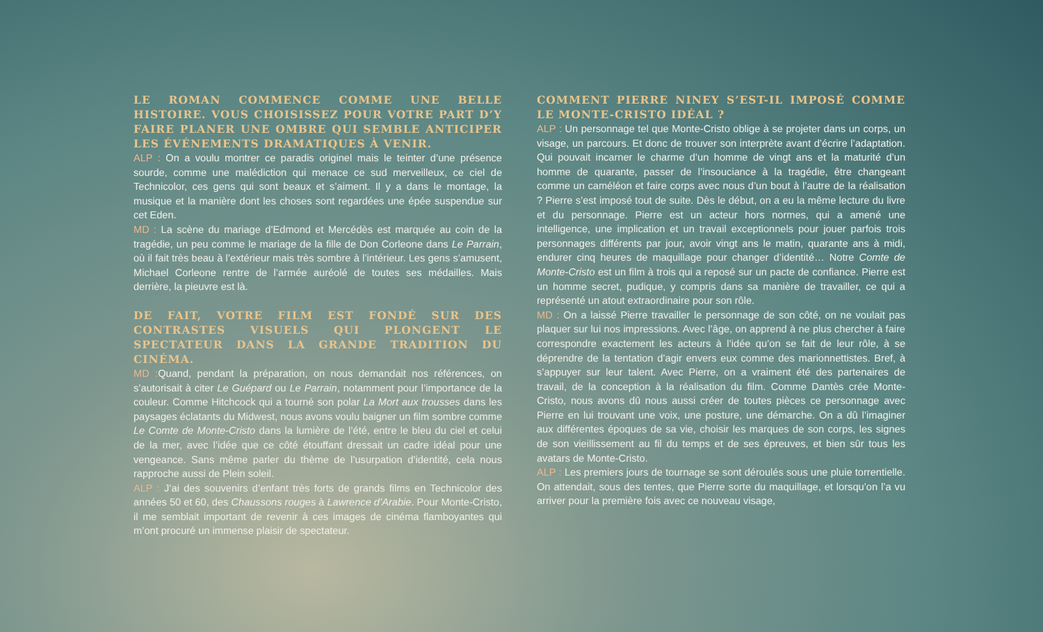LE ROMAN COMMENCE COMME UNE BELLE HISTOIRE. VOUS CHOISISSEZ POUR VOTRE PART D’Y FAIRE PLANER UNE OMBRE QUI SEMBLE ANTICIPER LES ÉVÉNEMENTS DRAMATIQUES À VENIR.
ALP : On a voulu montrer ce paradis originel mais le teinter d’une présence sourde, comme une malédiction qui menace ce sud merveilleux, ce ciel de Technicolor, ces gens qui sont beaux et s’aiment. Il y a dans le montage, la musique et la manière dont les choses sont regardées une épée suspendue sur cet Eden.
MD : La scène du mariage d’Edmond et Mercédès est marquée au coin de la tragédie, un peu comme le mariage de la fille de Don Corleone dans Le Parrain, où il fait très beau à l’extérieur mais très sombre à l’intérieur. Les gens s’amusent, Michael Corleone rentre de l’armée auréolé de toutes ses médailles. Mais derrière, la pieuvre est là.
DE FAIT, VOTRE FILM EST FONDÉ SUR DES CONTRASTES VISUELS QUI PLONGENT LE SPECTATEUR DANS LA GRANDE TRADITION DU CINÉMA.
MD : Quand, pendant la préparation, on nous demandait nos références, on s’autorisait à citer Le Guépard ou Le Parrain, notamment pour l’importance de la couleur. Comme Hitchcock qui a tourné son polar La Mort aux trousses dans les paysages éclatants du Midwest, nous avons voulu baigner un film sombre comme Le Comte de Monte-Cristo dans la lumière de l’été, entre le bleu du ciel et celui de la mer, avec l’idée que ce côté étouffant dressait un cadre idéal pour une vengeance. Sans même parler du thème de l’usurpation d’identité, cela nous rapproche aussi de Plein soleil.
ALP : J’ai des souvenirs d’enfant très forts de grands films en Technicolor des années 50 et 60, des Chaussons rouges à Lawrence d’Arabie. Pour Monte-Cristo, il me semblait important de revenir à ces images de cinéma flamboyantes qui m’ont procuré un immense plaisir de spectateur.
COMMENT PIERRE NINEY S’EST-IL IMPOSÉ COMME LE MONTE-CRISTO IDÉAL ?
ALP : Un personnage tel que Monte-Cristo oblige à se projeter dans un corps, un visage, un parcours. Et donc de trouver son interprète avant d’écrire l’adaptation. Qui pouvait incarner le charme d’un homme de vingt ans et la maturité d’un homme de quarante, passer de l’insouciance à la tragédie, être changeant comme un caméléon et faire corps avec nous d’un bout à l’autre de la réalisation ? Pierre s’est imposé tout de suite. Dès le début, on a eu la même lecture du livre et du personnage. Pierre est un acteur hors normes, qui a amené une intelligence, une implication et un travail exceptionnels pour jouer parfois trois personnages différents par jour, avoir vingt ans le matin, quarante ans à midi, endurer cinq heures de maquillage pour changer d’identité… Notre Comte de Monte-Cristo est un film à trois qui a reposé sur un pacte de confiance. Pierre est un homme secret, pudique, y compris dans sa manière de travailler, ce qui a représenté un atout extraordinaire pour son rôle.
MD : On a laissé Pierre travailler le personnage de son côté, on ne voulait pas plaquer sur lui nos impressions. Avec l’âge, on apprend à ne plus chercher à faire correspondre exactement les acteurs à l’idée qu’on se fait de leur rôle, à se déprendre de la tentation d’agir envers eux comme des marionnettistes. Bref, à s’appuyer sur leur talent. Avec Pierre, on a vraiment été des partenaires de travail, de la conception à la réalisation du film. Comme Dantès crée Monte-Cristo, nous avons dû nous aussi créer de toutes pièces ce personnage avec Pierre en lui trouvant une voix, une posture, une démarche. On a dû l’imaginer aux différentes époques de sa vie, choisir les marques de son corps, les signes de son vieillissement au fil du temps et de ses épreuves, et bien sûr tous les avatars de Monte-Cristo.
ALP : Les premiers jours de tournage se sont déroulés sous une pluie torrentielle. On attendait, sous des tentes, que Pierre sorte du maquillage, et lorsqu’on l’a vu arriver pour la première fois avec ce nouveau visage,